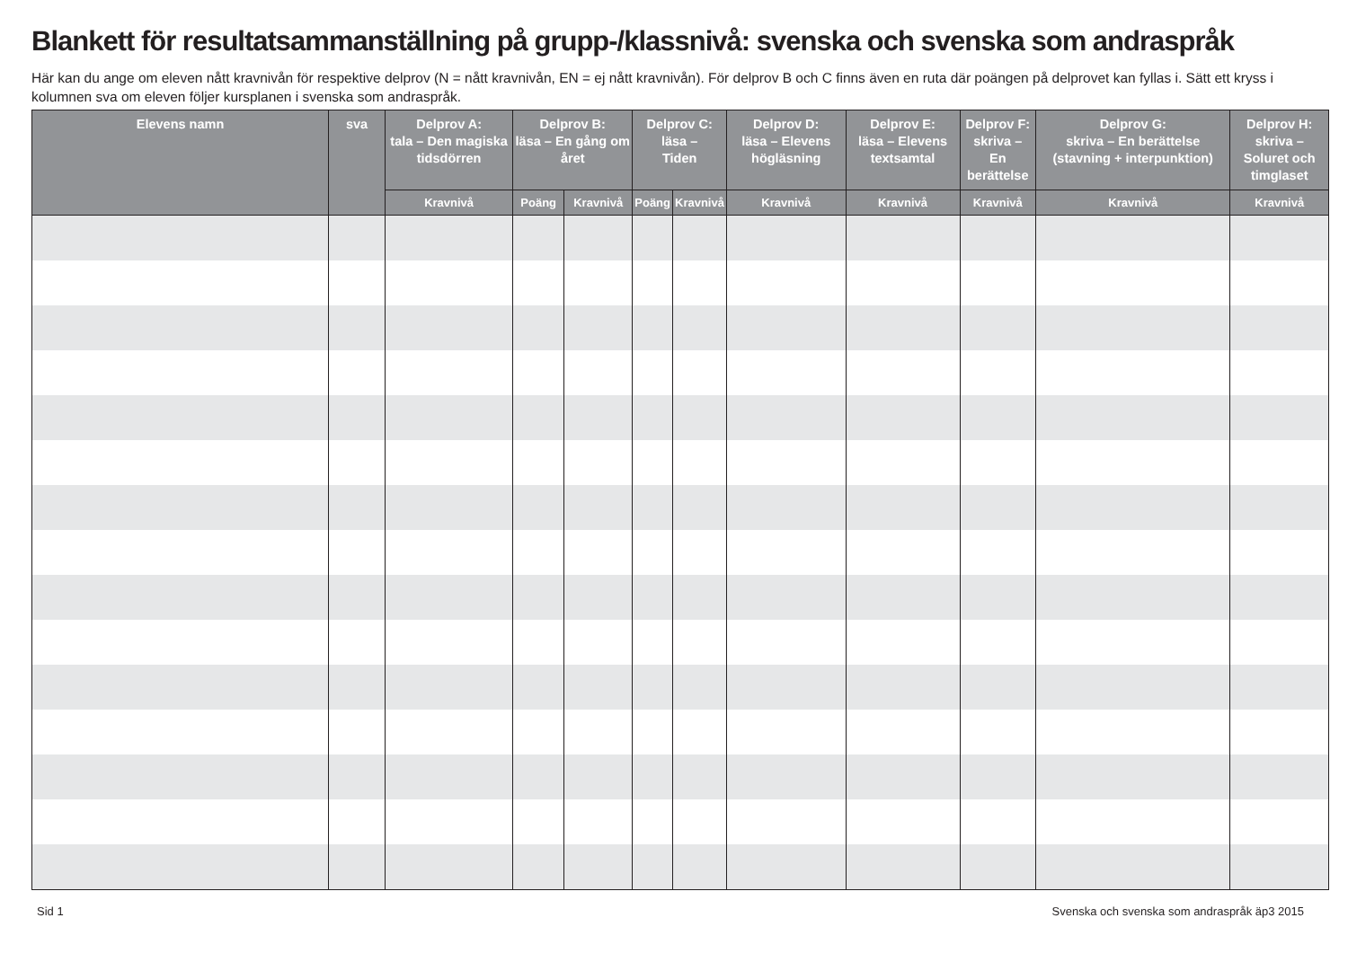Blankett för resultatsammanställning på grupp-/klassnivå: svenska och svenska som andraspråk
Här kan du ange om eleven nått kravnivån för respektive delprov (N = nått kravnivån, EN = ej nått kravnivån). För delprov B och C finns även en ruta där poängen på delprovet kan fyllas i. Sätt ett kryss i kolumnen sva om eleven följer kursplanen i svenska som andraspråk.
| Elevens namn | sva | Delprov A: tala – Den magiska tidsdörren | Delprov B: läsa – En gång om året | | Delprov C: läsa – Tiden | | Delprov D: läsa – Elevens högläsning | Delprov E: läsa – Elevens textsamtal | Delprov F: skriva – En berättelse | Delprov G: skriva – En berättelse (stavning + interpunktion) | Delprov H: skriva – Soluret och timglaset |
| --- | --- | --- | --- | --- | --- | --- | --- | --- | --- | --- | --- |
| | | Kravnivå | Poäng | Kravnivå | Poäng | Kravnivå | Kravnivå | Kravnivå | Kravnivå | Kravnivå | Kravnivå |
Sid 1 Svenska och svenska som andraspråk äp3 2015